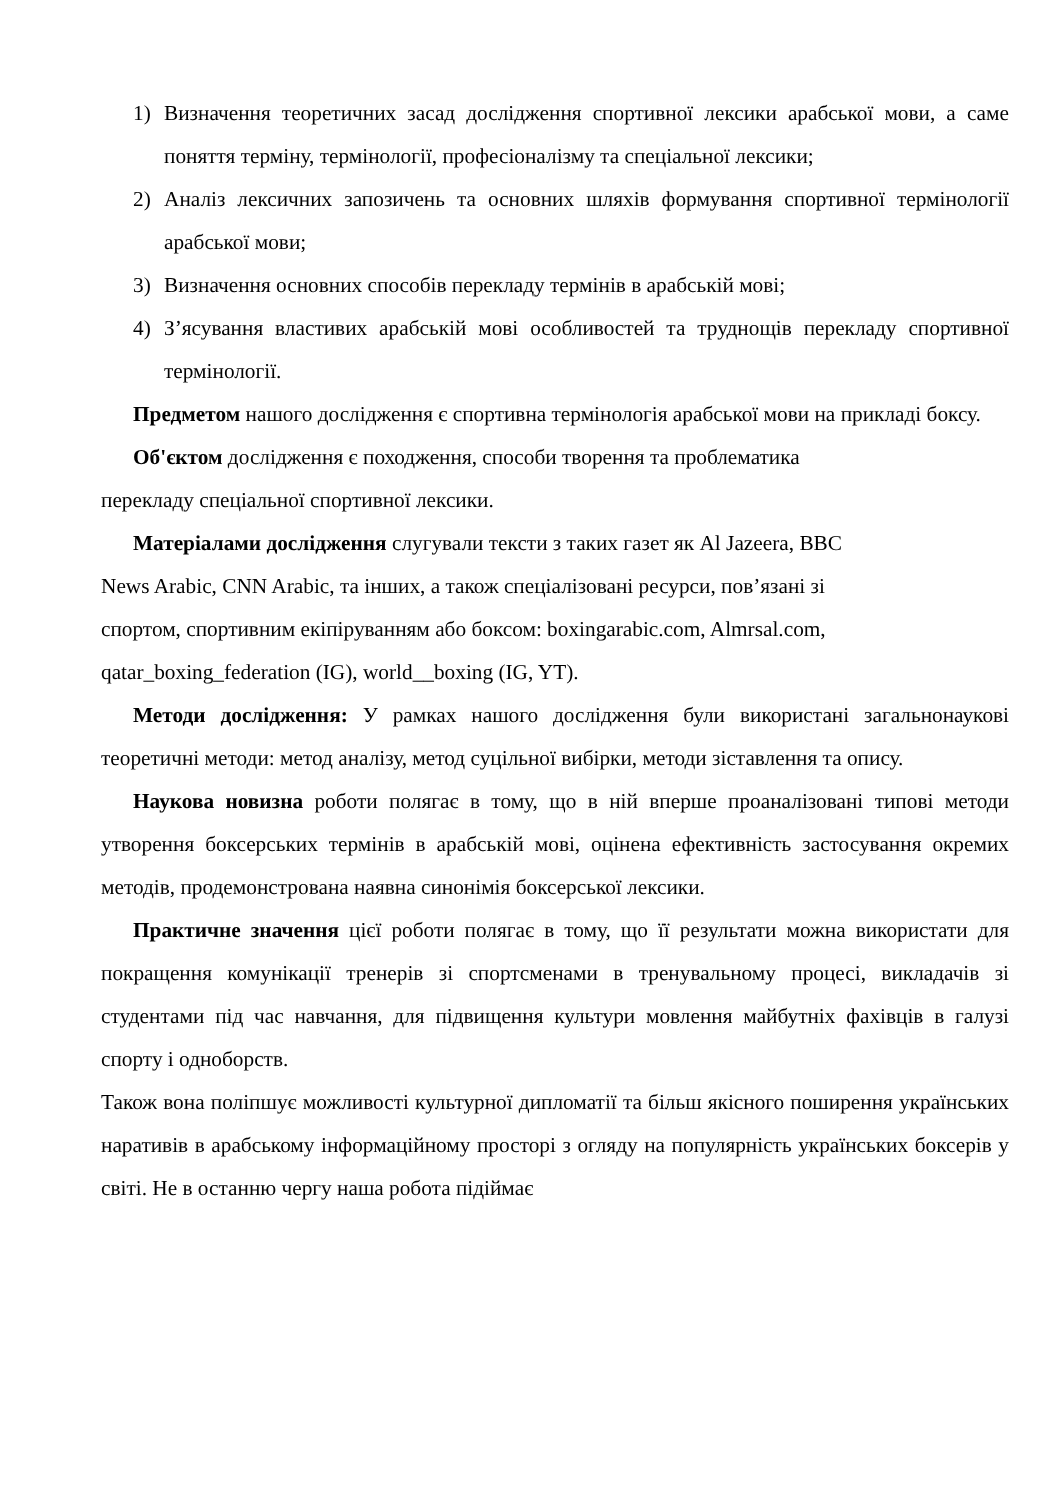1) Визначення теоретичних засад дослідження спортивної лексики арабської мови, а саме поняття терміну, термінології, професіоналізму та спеціальної лексики;
2) Аналіз лексичних запозичень та основних шляхів формування спортивної термінології арабської мови;
3) Визначення основних способів перекладу термінів в арабській мові;
4) З’ясування властивих арабській мові особливостей та труднощів перекладу спортивної термінології.
Предметом нашого дослідження є спортивна термінологія арабської мови на прикладі боксу.
Об'єктом дослідження є походження, способи творення та проблематика
перекладу спеціальної спортивної лексики.
Матеріалами дослідження слугували тексти з таких газет як Al Jazeera, BBC
News Arabic, CNN Arabic, та інших, а також спеціалізовані ресурси, пов’язані зі
спортом, спортивним екіпіруванням або боксом: boxingarabic.com, Almrsal.com,
qatar_boxing_federation (IG), world__boxing (IG, YT).
Методи дослідження: У рамках нашого дослідження були використані загальнонаукові теоретичні методи: метод аналізу, метод суцільної вибірки, методи зіставлення та опису.
Наукова новизна роботи полягає в тому, що в ній вперше проаналізовані типові методи утворення боксерських термінів в арабській мові, оцінена ефективність застосування окремих методів, продемонстрована наявна синонімія боксерської лексики.
Практичне значення цієї роботи полягає в тому, що її результати можна використати для покращення комунікації тренерів зі спортсменами в тренувальному процесі, викладачів зі студентами під час навчання, для підвищення культури мовлення майбутніх фахівців в галузі спорту і одноборств.
Також вона поліпшує можливості культурної дипломатії та більш якісного поширення українських наративів в арабському інформаційному просторі з огляду на популярність українських боксерів у світі. Не в останню чергу наша робота підіймає